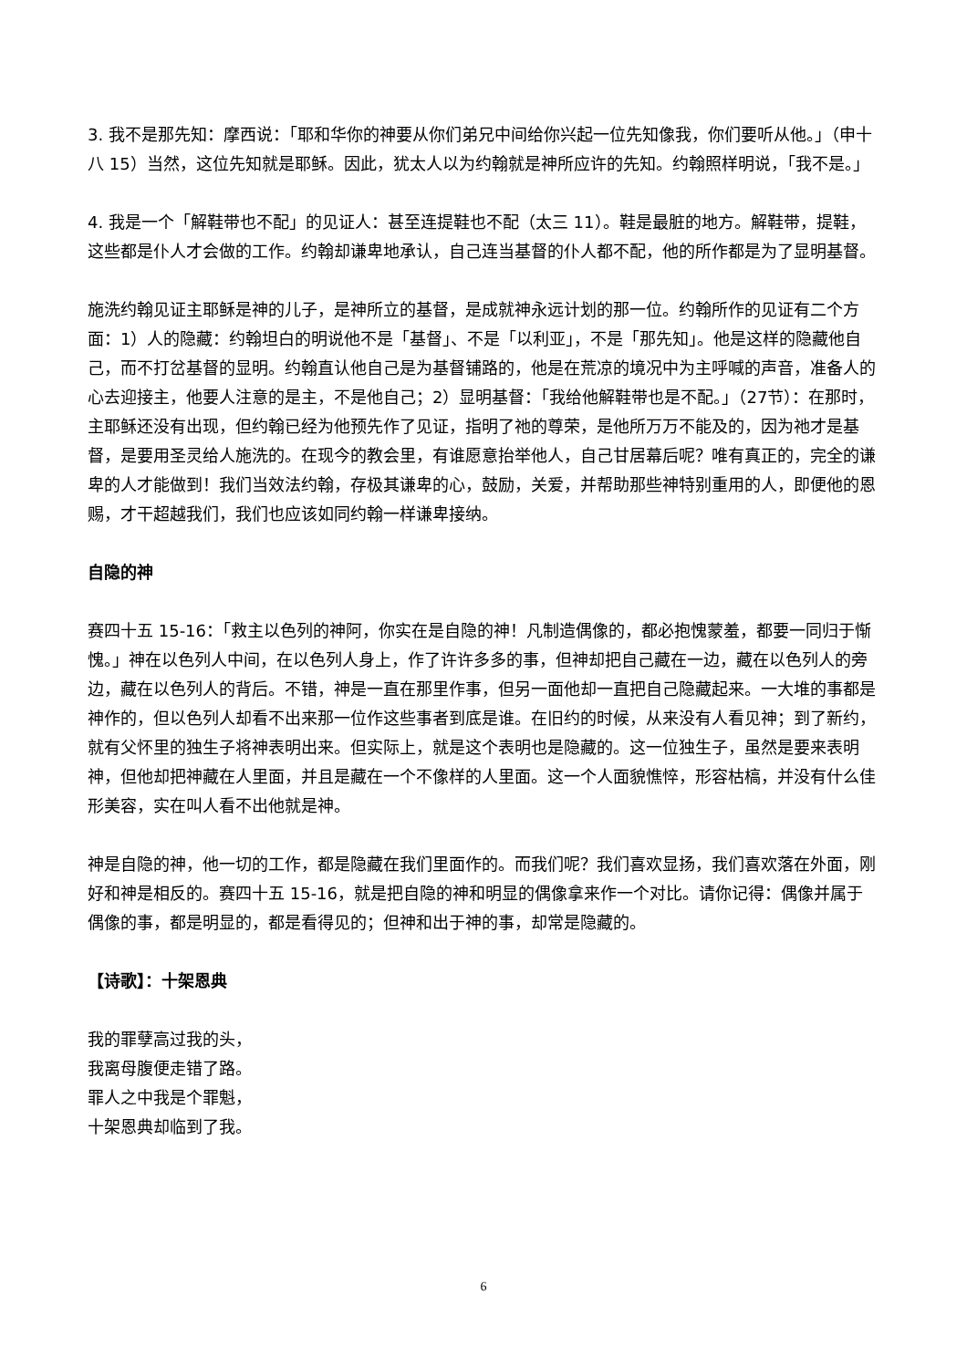3. 我不是那先知：摩西说：「耶和华你的神要从你们弟兄中间给你兴起一位先知像我，你们要听从他。」（申十八 15）当然，这位先知就是耶稣。因此，犹太人以为约翰就是神所应许的先知。约翰照样明说，「我不是。」
4. 我是一个「解鞋带也不配」的见证人：甚至连提鞋也不配（太三 11）。鞋是最脏的地方。解鞋带，提鞋，这些都是仆人才会做的工作。约翰却谦卑地承认，自己连当基督的仆人都不配，他的所作都是为了显明基督。
施洗约翰见证主耶稣是神的儿子，是神所立的基督，是成就神永远计划的那一位。约翰所作的见证有二个方面：1）人的隐藏：约翰坦白的明说他不是「基督」、不是「以利亚」，不是「那先知」。他是这样的隐藏他自己，而不打岔基督的显明。约翰直认他自己是为基督铺路的，他是在荒凉的境况中为主呼喊的声音，准备人的心去迎接主，他要人注意的是主，不是他自己；2）显明基督：「我给他解鞋带也是不配。」（27节）：在那时，主耶稣还没有出现，但约翰已经为他预先作了见证，指明了祂的尊荣，是他所万万不能及的，因为祂才是基督，是要用圣灵给人施洗的。在现今的教会里，有谁愿意抬举他人，自己甘居幕后呢？唯有真正的，完全的谦卑的人才能做到！我们当效法约翰，存极其谦卑的心，鼓励，关爱，并帮助那些神特别重用的人，即便他的恩赐，才干超越我们，我们也应该如同约翰一样谦卑接纳。
自隐的神
赛四十五 15-16：「救主以色列的神阿，你实在是自隐的神！凡制造偶像的，都必抱愧蒙羞，都要一同归于惭愧。」神在以色列人中间，在以色列人身上，作了许许多多的事，但神却把自己藏在一边，藏在以色列人的旁边，藏在以色列人的背后。不错，神是一直在那里作事，但另一面他却一直把自己隐藏起来。一大堆的事都是神作的，但以色列人却看不出来那一位作这些事者到底是谁。在旧约的时候，从来没有人看见神；到了新约，就有父怀里的独生子将神表明出来。但实际上，就是这个表明也是隐藏的。这一位独生子，虽然是要来表明神，但他却把神藏在人里面，并且是藏在一个不像样的人里面。这一个人面貌憔悴，形容枯槁，并没有什么佳形美容，实在叫人看不出他就是神。
神是自隐的神，他一切的工作，都是隐藏在我们里面作的。而我们呢？我们喜欢显扬，我们喜欢落在外面，刚好和神是相反的。赛四十五 15-16，就是把自隐的神和明显的偶像拿来作一个对比。请你记得：偶像并属于偶像的事，都是明显的，都是看得见的；但神和出于神的事，却常是隐藏的。
【诗歌】：十架恩典
我的罪孽高过我的头，
我离母腹便走错了路。
罪人之中我是个罪魁，
十架恩典却临到了我。
6